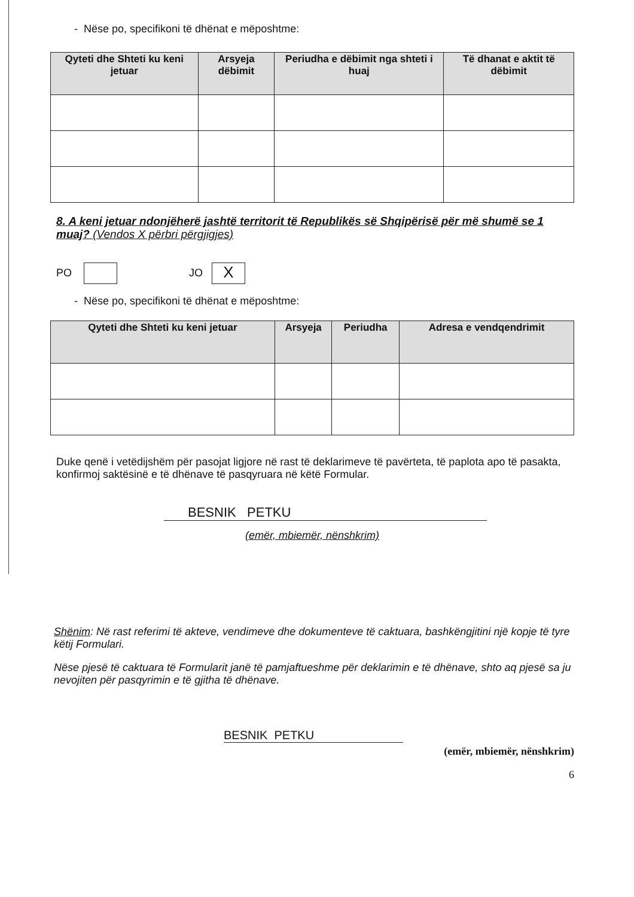- Nëse po, specifikoni të dhënat e mëposhtme:
| Qyteti dhe Shteti ku keni jetuar | Arsyeja dëbimit | Periudha e dëbimit nga shteti i huaj | Të dhanat e aktit të dëbimit |
| --- | --- | --- | --- |
8. A keni jetuar ndonjëherë jashtë territorit të Republikës së Shqipërisë për më shumë se 1 muaj? (Vendos X përbri përgjigjes)
PO JO X
- Nëse po, specifikoni të dhënat e mëposhtme:
| Qyteti dhe Shteti ku keni jetuar | Arsyeja | Periudha | Adresa e vendqendrimit |
| --- | --- | --- | --- |
Duke qenë i vetëdijshëm për pasojat ligjore në rast të deklarimeve të pavërteta, të paplota apo të pasakta, konfirmoj saktësinë e të dhënave të pasqyruara në këtë Formular.
BESNIK PETKU
(emër, mbiemër, nënshkrim)
Shënim: Në rast referimi të akteve, vendimeve dhe dokumenteve të caktuara, bashkëngjitini një kopje të tyre këtij Formulari.
Nëse pjesë të caktuara të Formularit janë të pamjaftueshme për deklarimin e të dhënave, shto aq pjesë sa ju nevojiten për pasqyrimin e të gjitha të dhënave.
BESNIK PETKU
(emër, mbiemër, nënshkrim)
6